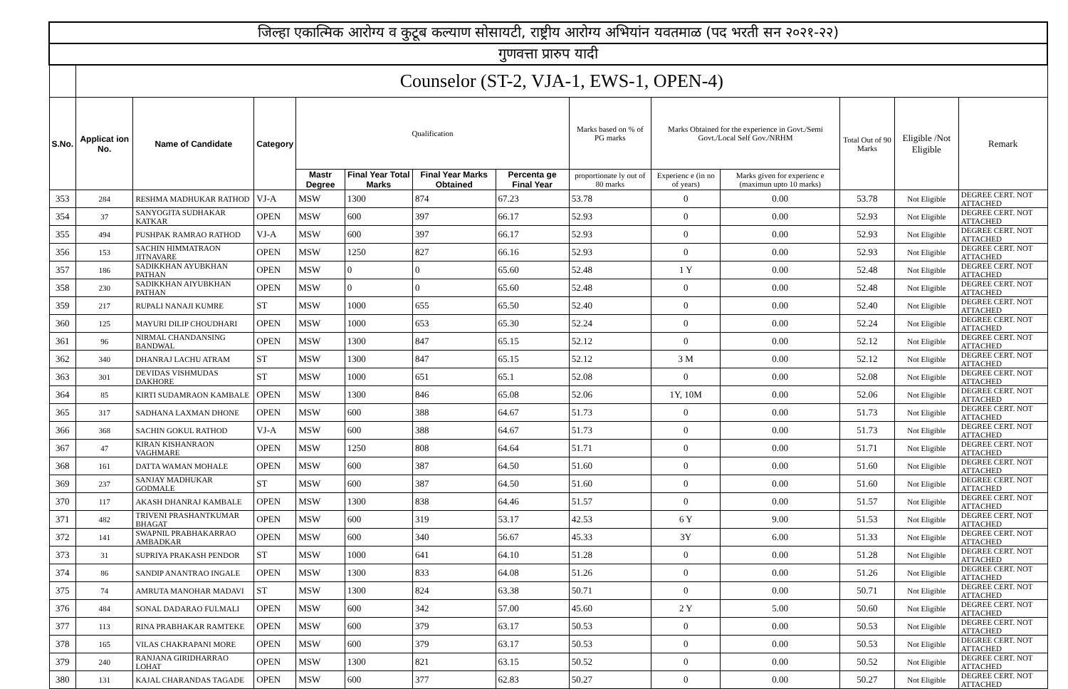| जिल्हा एकात्मिक आरोग्य व कुटूब कल्याण सोसायटी, राष्ट्रीय आरोग्य अभियांन यवतमाळ (पद भरती सन २०२१-२२) | | | | | | | | | | | | | |
| गुणवत्ता प्रारुप यादी | | | | | | | | | | | | | |
| | Counselor (ST-2, VJA-1, EWS-1, OPEN-4) | | | | | | | | | | | | |
| S.No. | Applicat ion No. | Name of Candidate | Category | Qualification | | | | Marks based on % of PG marks | Marks Obtained for the experience in Govt./Semi Govt./Local Self Gov./NRHM | | Total Out of 90 Marks | Eligible /Not Eligible | Remark |
| | | | | Mastr Degree | Final Year Total Marks | Final Year Marks Obtained | Percenta ge Final Year | proportionate ly out of 80 marks | Experienc e (in no of years) | Marks given for experienc e (maximun upto 10 marks) | | | |
| 353 | 284 | RESHMA MADHUKAR RATHOD | VJ-A | MSW | 1300 | 874 | 67.23 | 53.78 | 0 | 0.00 | 53.78 | Not Eligible | DEGREE CERT. NOT ATTACHED |
| 354 | 37 | SANYOGITA SUDHAKAR KATKAR | OPEN | MSW | 600 | 397 | 66.17 | 52.93 | 0 | 0.00 | 52.93 | Not Eligible | DEGREE CERT. NOT ATTACHED |
| 355 | 494 | PUSHPAK RAMRAO RATHOD | VJ-A | MSW | 600 | 397 | 66.17 | 52.93 | 0 | 0.00 | 52.93 | Not Eligible | DEGREE CERT. NOT ATTACHED |
| 356 | 153 | SACHIN HIMMATRAON JITNAVARE | OPEN | MSW | 1250 | 827 | 66.16 | 52.93 | 0 | 0.00 | 52.93 | Not Eligible | DEGREE CERT. NOT ATTACHED |
| 357 | 186 | SADIKKHAN AYUBKHAN PATHAN | OPEN | MSW | 0 | 0 | 65.60 | 52.48 | 1 Y | 0.00 | 52.48 | Not Eligible | DEGREE CERT. NOT ATTACHED |
| 358 | 230 | SADIKKHAN AIYUBKHAN PATHAN | OPEN | MSW | 0 | 0 | 65.60 | 52.48 | 0 | 0.00 | 52.48 | Not Eligible | DEGREE CERT. NOT ATTACHED |
| 359 | 217 | RUPALI NANAJI KUMRE | ST | MSW | 1000 | 655 | 65.50 | 52.40 | 0 | 0.00 | 52.40 | Not Eligible | DEGREE CERT. NOT ATTACHED |
| 360 | 125 | MAYURI DILIP CHOUDHARI | OPEN | MSW | 1000 | 653 | 65.30 | 52.24 | 0 | 0.00 | 52.24 | Not Eligible | DEGREE CERT. NOT ATTACHED |
| 361 | 96 | NIRMAL CHANDANSING BANDWAL | OPEN | MSW | 1300 | 847 | 65.15 | 52.12 | 0 | 0.00 | 52.12 | Not Eligible | DEGREE CERT. NOT ATTACHED |
| 362 | 340 | DHANRAJ LACHU ATRAM | ST | MSW | 1300 | 847 | 65.15 | 52.12 | 3 M | 0.00 | 52.12 | Not Eligible | DEGREE CERT. NOT ATTACHED |
| 363 | 301 | DEVIDAS VISHMUDAS DAKHORE | ST | MSW | 1000 | 651 | 65.1 | 52.08 | 0 | 0.00 | 52.08 | Not Eligible | DEGREE CERT. NOT ATTACHED |
| 364 | 85 | KIRTI SUDAMRAON KAMBALE | OPEN | MSW | 1300 | 846 | 65.08 | 52.06 | 1Y, 10M | 0.00 | 52.06 | Not Eligible | DEGREE CERT. NOT ATTACHED |
| 365 | 317 | SADHANA LAXMAN DHONE | OPEN | MSW | 600 | 388 | 64.67 | 51.73 | 0 | 0.00 | 51.73 | Not Eligible | DEGREE CERT. NOT ATTACHED |
| 366 | 368 | SACHIN GOKUL RATHOD | VJ-A | MSW | 600 | 388 | 64.67 | 51.73 | 0 | 0.00 | 51.73 | Not Eligible | DEGREE CERT. NOT ATTACHED |
| 367 | 47 | KIRAN KISHANRAON VAGHMARE | OPEN | MSW | 1250 | 808 | 64.64 | 51.71 | 0 | 0.00 | 51.71 | Not Eligible | DEGREE CERT. NOT ATTACHED |
| 368 | 161 | DATTA WAMAN MOHALE | OPEN | MSW | 600 | 387 | 64.50 | 51.60 | 0 | 0.00 | 51.60 | Not Eligible | DEGREE CERT. NOT ATTACHED |
| 369 | 237 | SANJAY MADHUKAR GODMALE | ST | MSW | 600 | 387 | 64.50 | 51.60 | 0 | 0.00 | 51.60 | Not Eligible | DEGREE CERT. NOT ATTACHED |
| 370 | 117 | AKASH DHANRAJ KAMBALE | OPEN | MSW | 1300 | 838 | 64.46 | 51.57 | 0 | 0.00 | 51.57 | Not Eligible | DEGREE CERT. NOT ATTACHED |
| 371 | 482 | TRIVENI PRASHANTKUMAR BHAGAT | OPEN | MSW | 600 | 319 | 53.17 | 42.53 | 6 Y | 9.00 | 51.53 | Not Eligible | DEGREE CERT. NOT ATTACHED |
| 372 | 141 | SWAPNIL PRABHAKARRAO AMBADKAR | OPEN | MSW | 600 | 340 | 56.67 | 45.33 | 3Y | 6.00 | 51.33 | Not Eligible | DEGREE CERT. NOT ATTACHED |
| 373 | 31 | SUPRIYA PRAKASH PENDOR | ST | MSW | 1000 | 641 | 64.10 | 51.28 | 0 | 0.00 | 51.28 | Not Eligible | DEGREE CERT. NOT ATTACHED |
| 374 | 86 | SANDIP ANANTRAO INGALE | OPEN | MSW | 1300 | 833 | 64.08 | 51.26 | 0 | 0.00 | 51.26 | Not Eligible | DEGREE CERT. NOT ATTACHED |
| 375 | 74 | AMRUTA MANOHAR MADAVI | ST | MSW | 1300 | 824 | 63.38 | 50.71 | 0 | 0.00 | 50.71 | Not Eligible | DEGREE CERT. NOT ATTACHED |
| 376 | 484 | SONAL DADARAO FULMALI | OPEN | MSW | 600 | 342 | 57.00 | 45.60 | 2 Y | 5.00 | 50.60 | Not Eligible | DEGREE CERT. NOT ATTACHED |
| 377 | 113 | RINA PRABHAKAR RAMTEKE | OPEN | MSW | 600 | 379 | 63.17 | 50.53 | 0 | 0.00 | 50.53 | Not Eligible | DEGREE CERT. NOT ATTACHED |
| 378 | 165 | VILAS CHAKRAPANI MORE | OPEN | MSW | 600 | 379 | 63.17 | 50.53 | 0 | 0.00 | 50.53 | Not Eligible | DEGREE CERT. NOT ATTACHED |
| 379 | 240 | RANJANA GIRIDHARRAO LOHAT | OPEN | MSW | 1300 | 821 | 63.15 | 50.52 | 0 | 0.00 | 50.52 | Not Eligible | DEGREE CERT. NOT ATTACHED |
| 380 | 131 | KAJAL CHARANDAS TAGADE | OPEN | MSW | 600 | 377 | 62.83 | 50.27 | 0 | 0.00 | 50.27 | Not Eligible | DEGREE CERT. NOT ATTACHED |